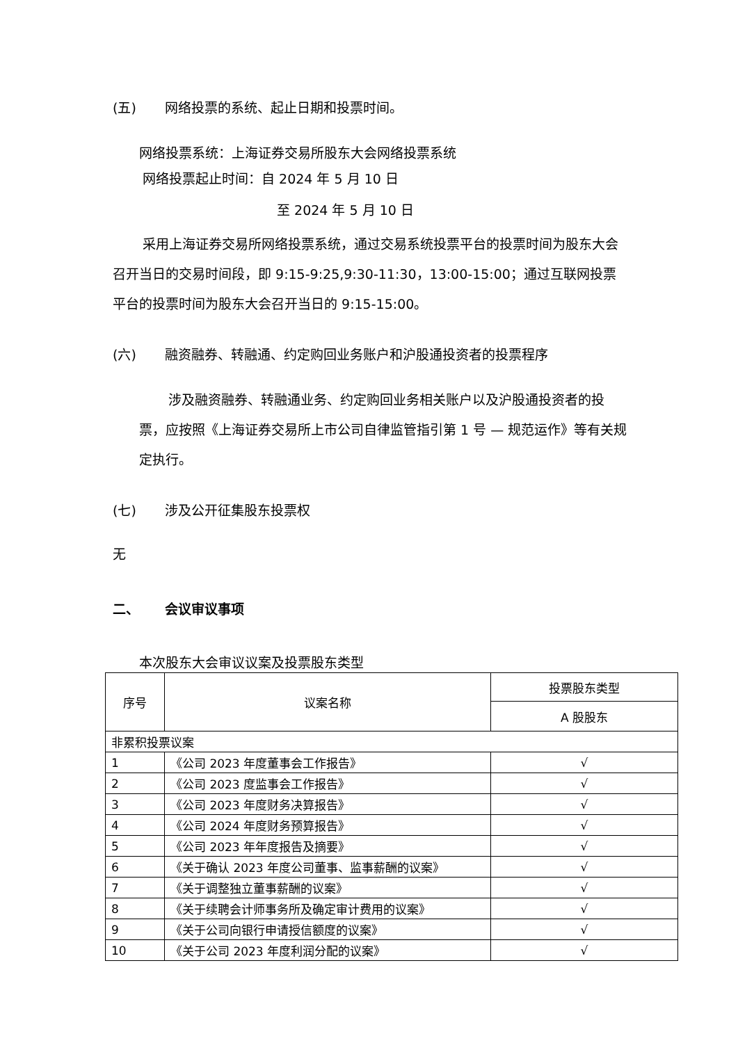(五) 网络投票的系统、起止日期和投票时间。
网络投票系统：上海证券交易所股东大会网络投票系统
网络投票起止时间：自 2024 年 5 月 10 日
至 2024 年 5 月 10 日
采用上海证券交易所网络投票系统，通过交易系统投票平台的投票时间为股东大会召开当日的交易时间段，即 9:15-9:25,9:30-11:30，13:00-15:00；通过互联网投票平台的投票时间为股东大会召开当日的 9:15-15:00。
(六) 融资融券、转融通、约定购回业务账户和沪股通投资者的投票程序
涉及融资融券、转融通业务、约定购回业务相关账户以及沪股通投资者的投票，应按照《上海证券交易所上市公司自律监管指引第 1 号 — 规范运作》等有关规定执行。
(七) 涉及公开征集股东投票权
无
二、 会议审议事项
本次股东大会审议议案及投票股东类型
| 序号 | 议案名称 | 投票股东类型 |
| --- | --- | --- |
| | | A 股股东 |
| 非累积投票议案 | | |
| 1 | 《公司 2023 年度董事会工作报告》 | √ |
| 2 | 《公司 2023 度监事会工作报告》 | √ |
| 3 | 《公司 2023 年度财务决算报告》 | √ |
| 4 | 《公司 2024 年度财务预算报告》 | √ |
| 5 | 《公司 2023 年年度报告及摘要》 | √ |
| 6 | 《关于确认 2023 年度公司董事、监事薪酬的议案》 | √ |
| 7 | 《关于调整独立董事薪酬的议案》 | √ |
| 8 | 《关于续聘会计师事务所及确定审计费用的议案》 | √ |
| 9 | 《关于公司向银行申请授信额度的议案》 | √ |
| 10 | 《关于公司 2023 年度利润分配的议案》 | √ |